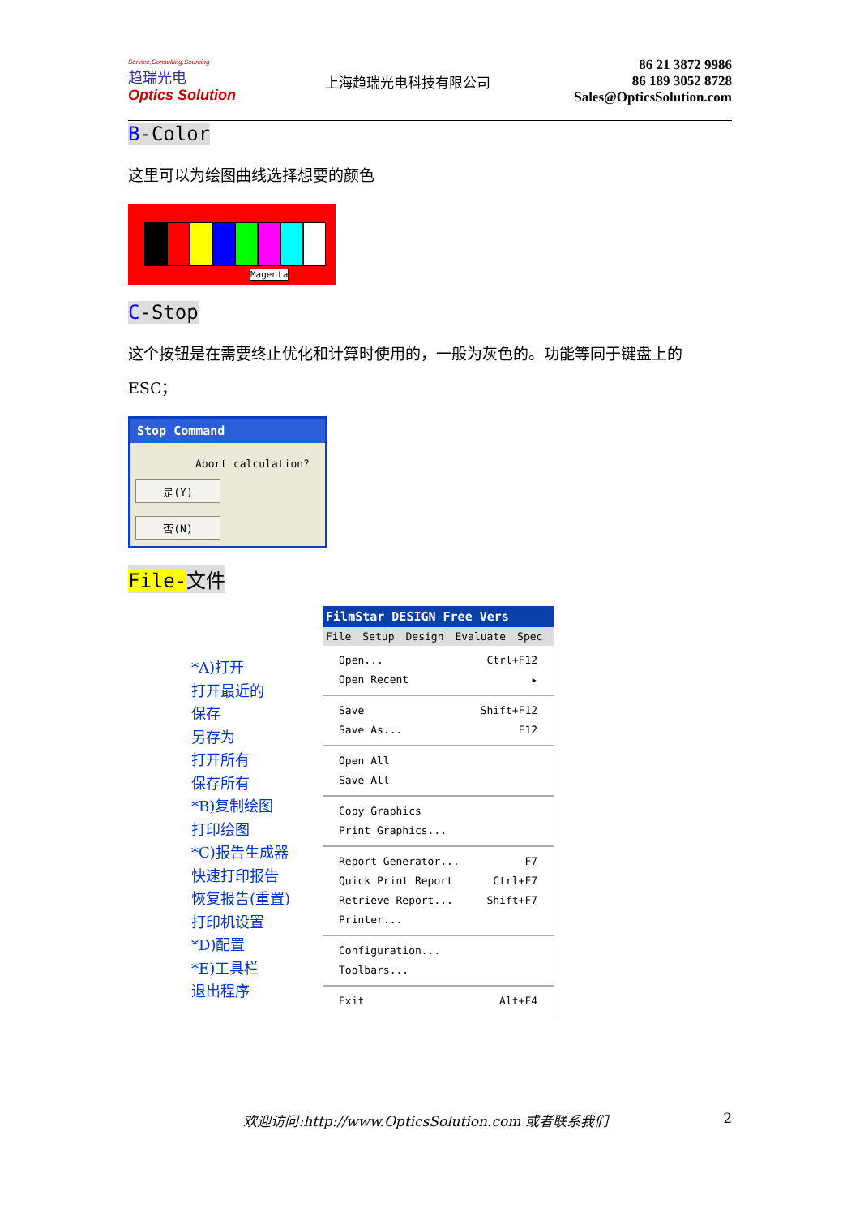Service,Consulting,Sourcing
趋瑞光电
Optics Solution
上海趋瑞光电科技有限公司
86 21 3872 9986
86 189 3052 8728
Sales@OpticsSolution.com
B-Color
这里可以为绘图曲线选择想要的颜色
Magenta
C-Stop
这个按钮是在需要终止优化和计算时使用的，一般为灰色的。功能等同于键盘上的 ESC；
Stop Command
Abort calculation?
是(Y) 否(N)
File-文件
*A)打开
打开最近的
保存
另存为
打开所有
保存所有
*B)复制绘图
打印绘图
*C)报告生成器
快速打印报告
恢复报告(重置)
打印机设置
*D)配置
*E)工具栏
退出程序
FilmStar DESIGN Free Vers
File Setup Design Evaluate Spec
Open... Ctrl+F12
Open Recent ▸
Save Shift+F12
Save As... F12
Open All
Save All
Copy Graphics
Print Graphics...
Report Generator... F7
Quick Print Report Ctrl+F7
Retrieve Report... Shift+F7
Printer...
Configuration...
Toolbars...
Exit Alt+F4
欢迎访问:http://www.OpticsSolution.com 或者联系我们 2